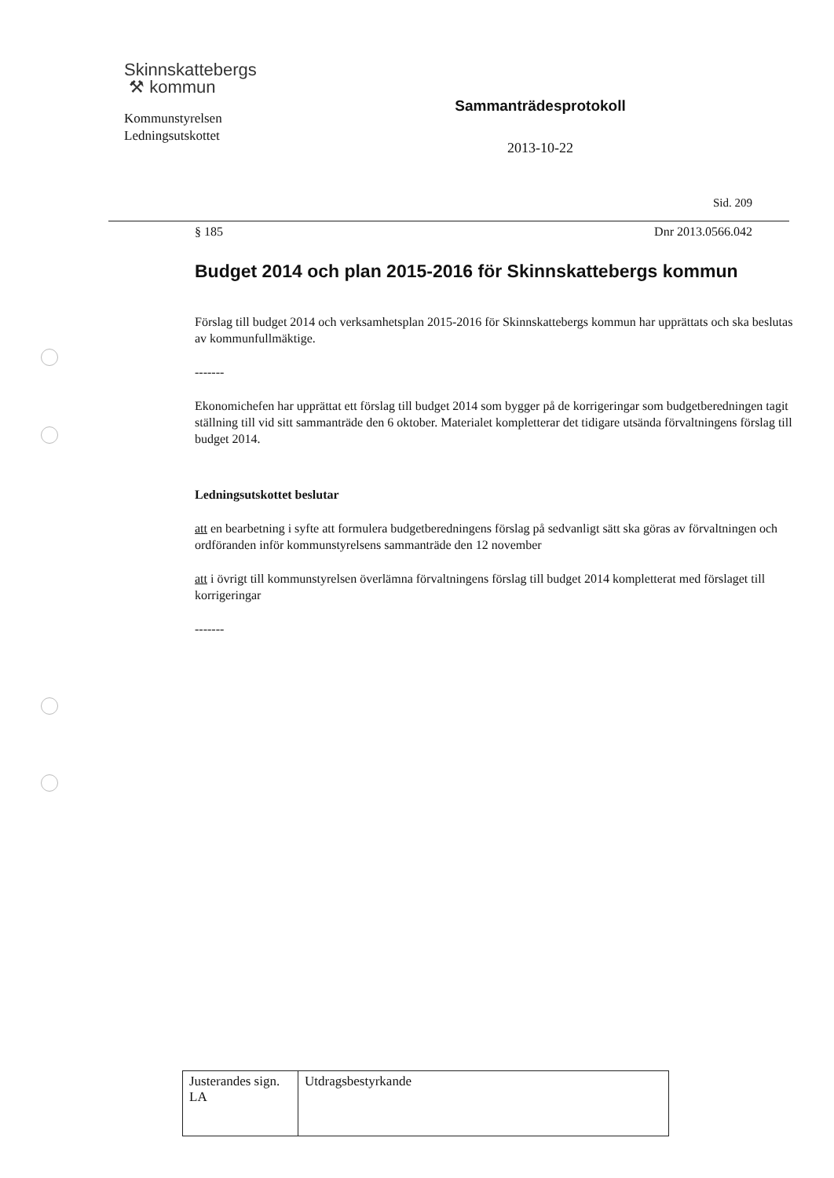Skinnskattebergs
⚒ kommun
Kommunstyrelsen
Ledningsutskottet
Sammanträdesprotokoll
2013-10-22
Sid. 209
§ 185 Dnr 2013.0566.042
Budget 2014 och plan 2015-2016 för Skinnskattebergs kommun
Förslag till budget 2014 och verksamhetsplan 2015-2016 för Skinnskattebergs kommun har upprättats och ska beslutas av kommunfullmäktige.
-------
Ekonomichefen har upprättat ett förslag till budget 2014 som bygger på de korrigeringar som budgetberedningen tagit ställning till vid sitt sammanträde den 6 oktober. Materialet kompletterar det tidigare utsända förvaltningens förslag till budget 2014.
Ledningsutskottet beslutar
att en bearbetning i syfte att formulera budgetberedningens förslag på sedvanligt sätt ska göras av förvaltningen och ordföranden inför kommunstyrelsens sammanträde den 12 november
att i övrigt till kommunstyrelsen överlämna förvaltningens förslag till budget 2014 kompletterat med förslaget till korrigeringar
-------
| Justerandes sign. LA | Utdragsbestyrkande |